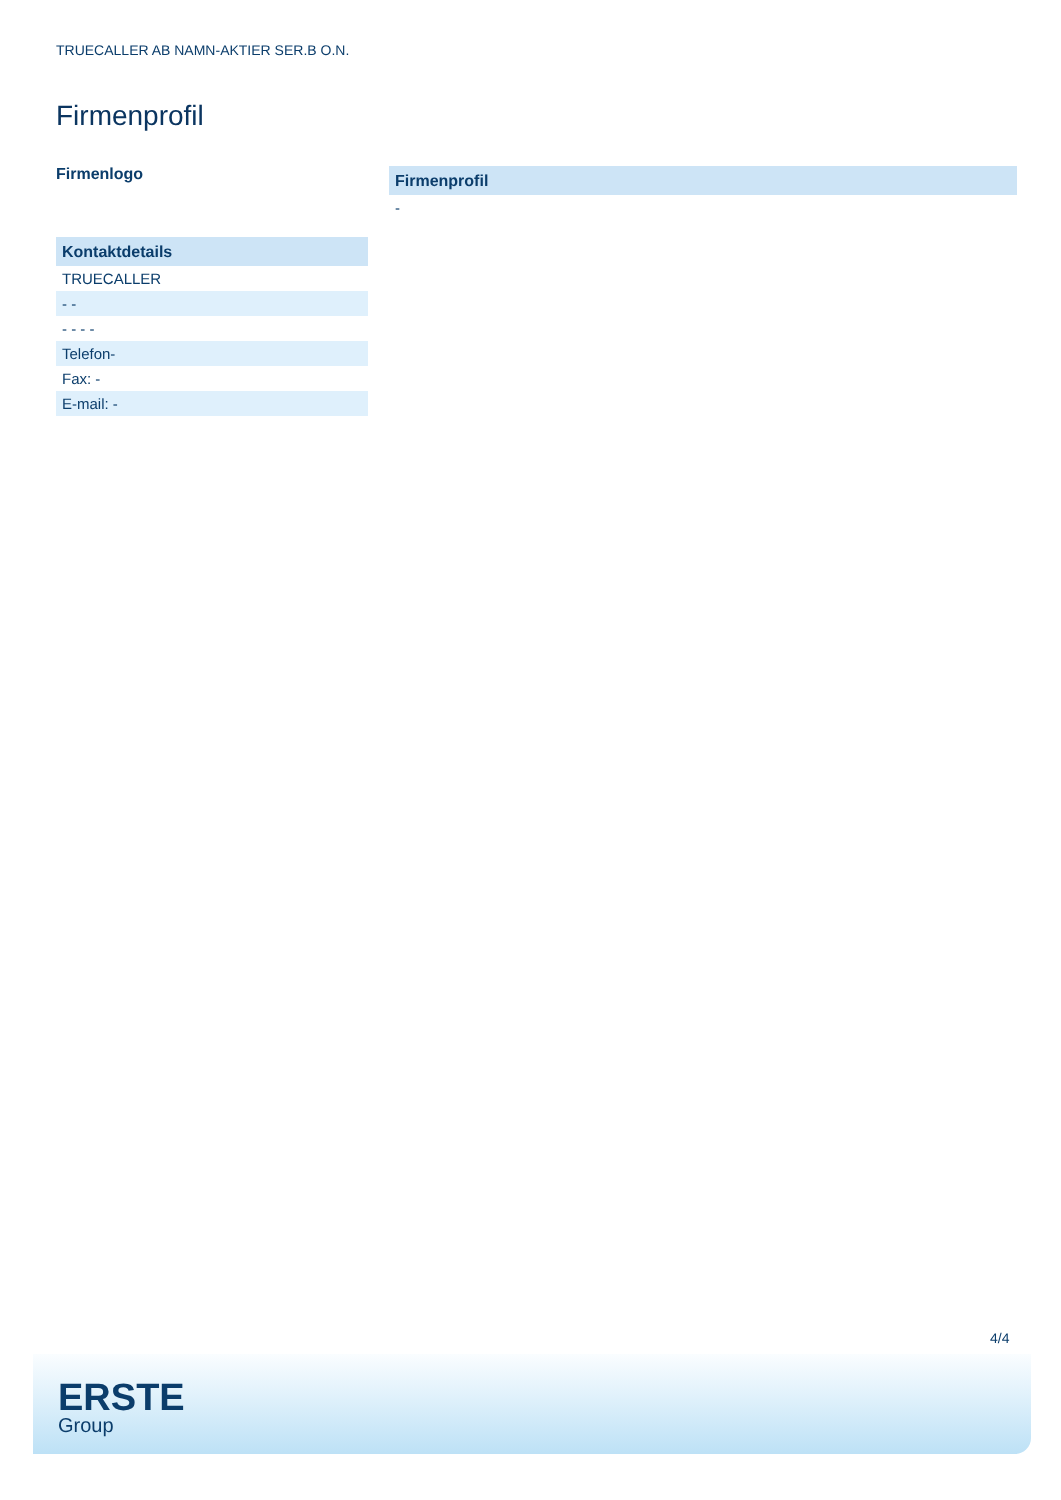TRUECALLER AB NAMN-AKTIER SER.B O.N.
Firmenprofil
Firmenlogo
Kontaktdetails
TRUECALLER
- -
- - - -
Telefon-
Fax: -
E-mail: -
Firmenprofil
-
4/4
ERSTE
Group